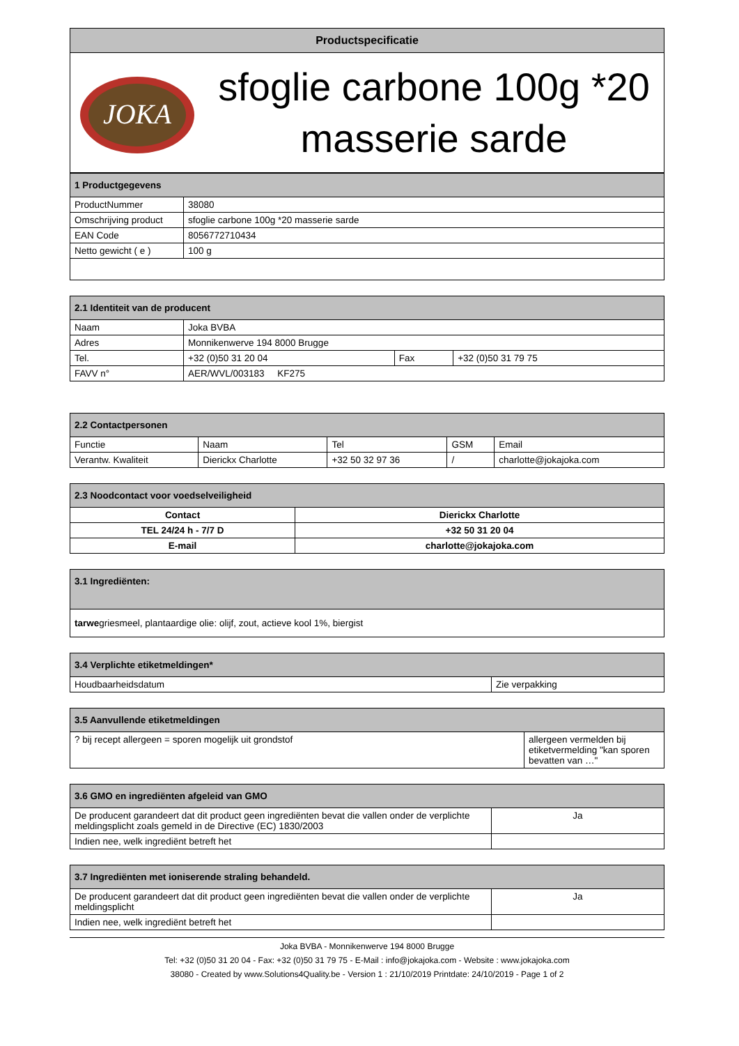| Productspecificatie | |
| JOKA | sfoglie carbone 100g *20 masserie sarde |
| 1 Productgegevens | |
| --- | --- |
| ProductNummer | 38080 |
| Omschrijving product | sfoglie carbone 100g *20 masserie sarde |
| EAN Code | 8056772710434 |
| Netto gewicht ( e ) | 100 g |
| 2.1 Identiteit van de producent | | | |
| --- | --- | --- | --- |
| Naam | Joka BVBA | | |
| Adres | Monnikenwerve 194 8000 Brugge | | |
| Tel. | +32 (0)50 31 20 04 | Fax | +32 (0)50 31 79 75 |
| FAVV n° | AER/WVL/003183 KF275 | | |
| 2.2 Contactpersonen | | | | |
| --- | --- | --- | --- | --- |
| Functie | Naam | Tel | GSM | Email |
| Verantw. Kwaliteit | Dierickx Charlotte | +32 50 32 97 36 | / | charlotte@jokajoka.com |
| 2.3 Noodcontact voor voedselveiligheid | |
| --- | --- |
| Contact | Dierickx Charlotte |
| TEL 24/24 h - 7/7 D | +32 50 31 20 04 |
| E-mail | charlotte@jokajoka.com |
| 3.1 Ingrediënten: |
| --- |
| tarwe griesmeel, plantaardige olie: olijf, zout, actieve kool 1%, biergist |
| 3.4 Verplichte etiketmeldingen* | |
| --- | --- |
| Houdbaarheidsdatum | Zie verpakking |
| 3.5 Aanvullende etiketmeldingen | |
| --- | --- |
| ? bij recept allergeen = sporen mogelijk uit grondstof | allergeen vermelden bij etiketvermelding "kan sporen bevatten van …" |
| 3.6 GMO en ingrediënten afgeleid van GMO | |
| --- | --- |
| De producent garandeert dat dit product geen ingrediënten bevat die vallen onder de verplichte meldingsplicht zoals gemeld in de Directive (EC) 1830/2003 | Ja |
| Indien nee, welk ingrediënt betreft het | |
| 3.7 Ingrediënten met ioniserende straling behandeld. | |
| --- | --- |
| De producent garandeert dat dit product geen ingrediënten bevat die vallen onder de verplichte meldingsplicht | Ja |
| Indien nee, welk ingrediënt betreft het | |
Joka BVBA - Monnikenwerve 194 8000 Brugge
Tel: +32 (0)50 31 20 04 - Fax: +32 (0)50 31 79 75 - E-Mail : info@jokajoka.com - Website : www.jokajoka.com
38080 - Created by www.Solutions4Quality.be - Version 1 : 21/10/2019 Printdate: 24/10/2019 - Page 1 of 2